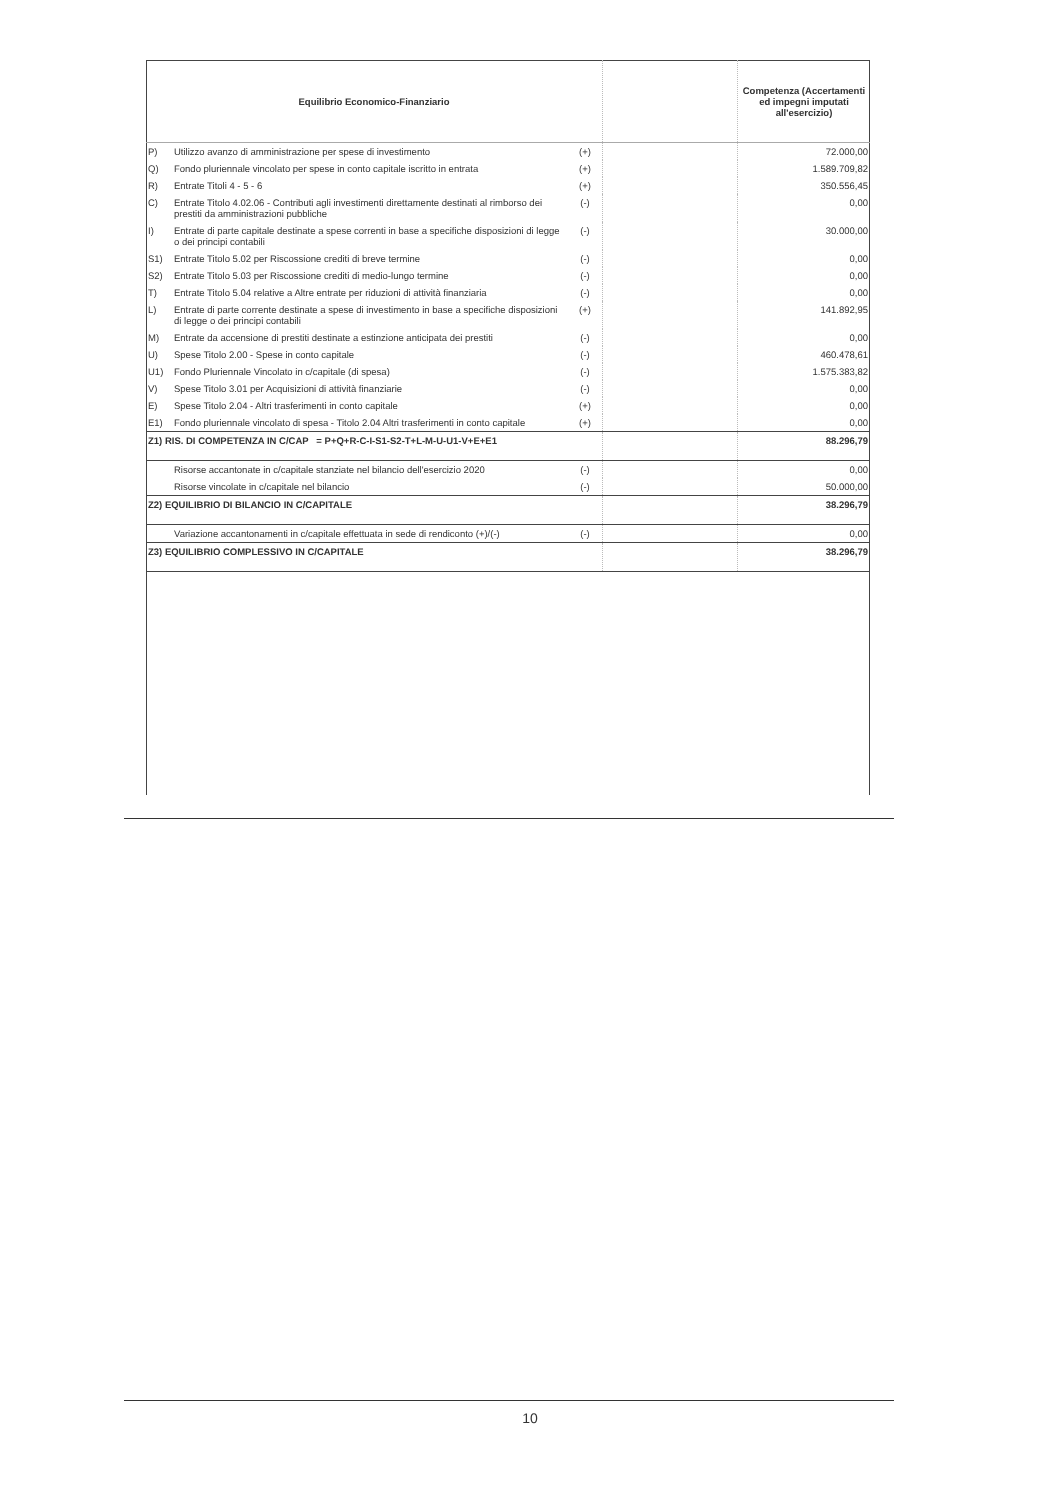| Equilibrio Economico-Finanziario | | | | Competenza (Accertamenti ed impegni imputati all'esercizio) |
| --- | --- | --- | --- | --- |
| P) | Utilizzo avanzo di amministrazione per spese di investimento | (+) | | 72.000,00 |
| Q) | Fondo pluriennale vincolato per spese in conto capitale iscritto in entrata | (+) | | 1.589.709,82 |
| R) | Entrate Titoli 4 - 5 - 6 | (+) | | 350.556,45 |
| C) | Entrate Titolo 4.02.06 - Contributi agli investimenti direttamente destinati al rimborso dei prestiti da amministrazioni pubbliche | (-) | | 0,00 |
| I) | Entrate di parte capitale destinate a spese correnti in base a specifiche disposizioni di legge o dei principi contabili | (-) | | 30.000,00 |
| S1) | Entrate Titolo 5.02 per Riscossione crediti di breve termine | (-) | | 0,00 |
| S2) | Entrate Titolo 5.03 per Riscossione crediti di medio-lungo termine | (-) | | 0,00 |
| T) | Entrate Titolo 5.04 relative a Altre entrate per riduzioni di attività finanziaria | (-) | | 0,00 |
| L) | Entrate di parte corrente destinate a spese di investimento in base a specifiche disposizioni di legge o dei principi contabili | (+) | | 141.892,95 |
| M) | Entrate da accensione di prestiti destinate a estinzione anticipata dei prestiti | (-) | | 0,00 |
| U) | Spese Titolo 2.00 - Spese in conto capitale | (-) | | 460.478,61 |
| U1) | Fondo Pluriennale Vincolato in c/capitale (di spesa) | (-) | | 1.575.383,82 |
| V) | Spese Titolo 3.01 per Acquisizioni di attività finanziarie | (-) | | 0,00 |
| E) | Spese Titolo 2.04 - Altri trasferimenti in conto capitale | (+) | | 0,00 |
| E1) | Fondo pluriennale vincolato di spesa - Titolo 2.04 Altri trasferimenti in conto capitale | (+) | | 0,00 |
| Z1) RIS. DI COMPETENZA IN C/CAP = P+Q+R-C-I-S1-S2-T+L-M-U-U1-V+E+E1 | | | | 88.296,79 |
| | Risorse accantonate in c/capitale stanziate nel bilancio dell'esercizio 2020 | (-) | | 0,00 |
| | Risorse vincolate in c/capitale nel bilancio | (-) | | 50.000,00 |
| Z2) EQUILIBRIO DI BILANCIO IN C/CAPITALE | | | | 38.296,79 |
| | Variazione accantonamenti in c/capitale effettuata in sede di rendiconto (+)/(-) | (-) | | 0,00 |
| Z3) EQUILIBRIO COMPLESSIVO IN C/CAPITALE | | | | 38.296,79 |
10